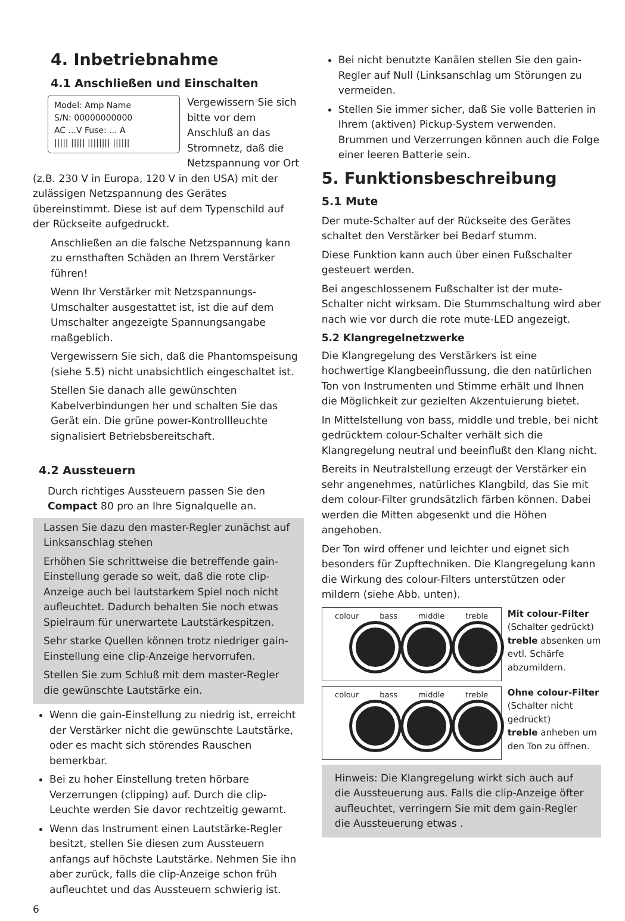4. Inbetriebnahme
4.1 Anschließen und Einschalten
Model: Amp Name
S/N: 00000000000
AC ...V Fuse: ... A
||||| ||||| |||||||| ||||||
Vergewissern Sie sich bitte vor dem Anschluß an das Stromnetz, daß die Netzspannung vor Ort (z.B. 230 V in Europa, 120 V in den USA) mit der zulässigen Netzspannung des Gerätes übereinstimmt. Diese ist auf dem Typenschild auf der Rückseite aufgedruckt.
Anschließen an die falsche Netzspannung kann zu ernsthaften Schäden an Ihrem Verstärker führen!
Wenn Ihr Verstärker mit Netzspannungs-Umschalter ausgestattet ist, ist die auf dem Umschalter angezeigte Spannungsangabe maßgeblich.
Vergewissern Sie sich, daß die Phantomspeisung (siehe 5.5) nicht unabsichtlich eingeschaltet ist.
Stellen Sie danach alle gewünschten Kabelverbindungen her und schalten Sie das Gerät ein. Die grüne power-Kontrollleuchte signalisiert Betriebsbereitschaft.
4.2 Aussteuern
Durch richtiges Aussteuern passen Sie den Compact 80 pro an Ihre Signalquelle an.
Lassen Sie dazu den master-Regler zunächst auf Linksanschlag stehen
Erhöhen Sie schrittweise die betreffende gain-Einstellung gerade so weit, daß die rote clip-Anzeige auch bei lautstarkem Spiel noch nicht aufleuchtet. Dadurch behalten Sie noch etwas Spielraum für unerwartete Lautstärkespitzen.
Sehr starke Quellen können trotz niedriger gain-Einstellung eine clip-Anzeige hervorrufen.
Stellen Sie zum Schluß mit dem master-Regler die gewünschte Lautstärke ein.
Wenn die gain-Einstellung zu niedrig ist, erreicht der Verstärker nicht die gewünschte Lautstärke, oder es macht sich störendes Rauschen bemerkbar.
Bei zu hoher Einstellung treten hörbare Verzerrungen (clipping) auf. Durch die clip-Leuchte werden Sie davor rechtzeitig gewarnt.
Wenn das Instrument einen Lautstärke-Regler besitzt, stellen Sie diesen zum Aussteuern anfangs auf höchste Lautstärke. Nehmen Sie ihn aber zurück, falls die clip-Anzeige schon früh aufleuchtet und das Aussteuern schwierig ist.
6
Bei nicht benutzte Kanälen stellen Sie den gain-Regler auf Null (Linksanschlag um Störungen zu vermeiden.
Stellen Sie immer sicher, daß Sie volle Batterien in Ihrem (aktiven) Pickup-System verwenden. Brummen und Verzerrungen können auch die Folge einer leeren Batterie sein.
5. Funktionsbeschreibung
5.1 Mute
Der mute-Schalter auf der Rückseite des Gerätes schaltet den Verstärker bei Bedarf stumm.
Diese Funktion kann auch über einen Fußschalter gesteuert werden.
Bei angeschlossenem Fußschalter ist der mute-Schalter nicht wirksam. Die Stummschaltung wird aber nach wie vor durch die rote mute-LED angezeigt.
5.2 Klangregelnetzwerke
Die Klangregelung des Verstärkers ist eine hochwertige Klangbeeinflussung, die den natürlichen Ton von Instrumenten und Stimme erhält und Ihnen die Möglichkeit zur gezielten Akzentuierung bietet.
In Mittelstellung von bass, middle und treble, bei nicht gedrücktem colour-Schalter verhält sich die Klangregelung neutral und beeinflußt den Klang nicht.
Bereits in Neutralstellung erzeugt der Verstärker ein sehr angenehmes, natürliches Klangbild, das Sie mit dem colour-Filter grundsätzlich färben können. Dabei werden die Mitten abgesenkt und die Höhen angehoben.
Der Ton wird offener und leichter und eignet sich besonders für Zupftechniken. Die Klangregelung kann die Wirkung des colour-Filters unterstützen oder mildern (siehe Abb. unten).
colour bass middle treble
Mit colour-Filter
(Schalter gedrückt)
treble absenken um evtl. Schärfe abzumildern.
colour bass middle treble
Ohne colour-Filter
(Schalter nicht gedrückt)
treble anheben um den Ton zu öffnen.
Hinweis: Die Klangregelung wirkt sich auch auf die Aussteuerung aus. Falls die clip-Anzeige öfter aufleuchtet, verringern Sie mit dem gain-Regler die Aussteuerung etwas .